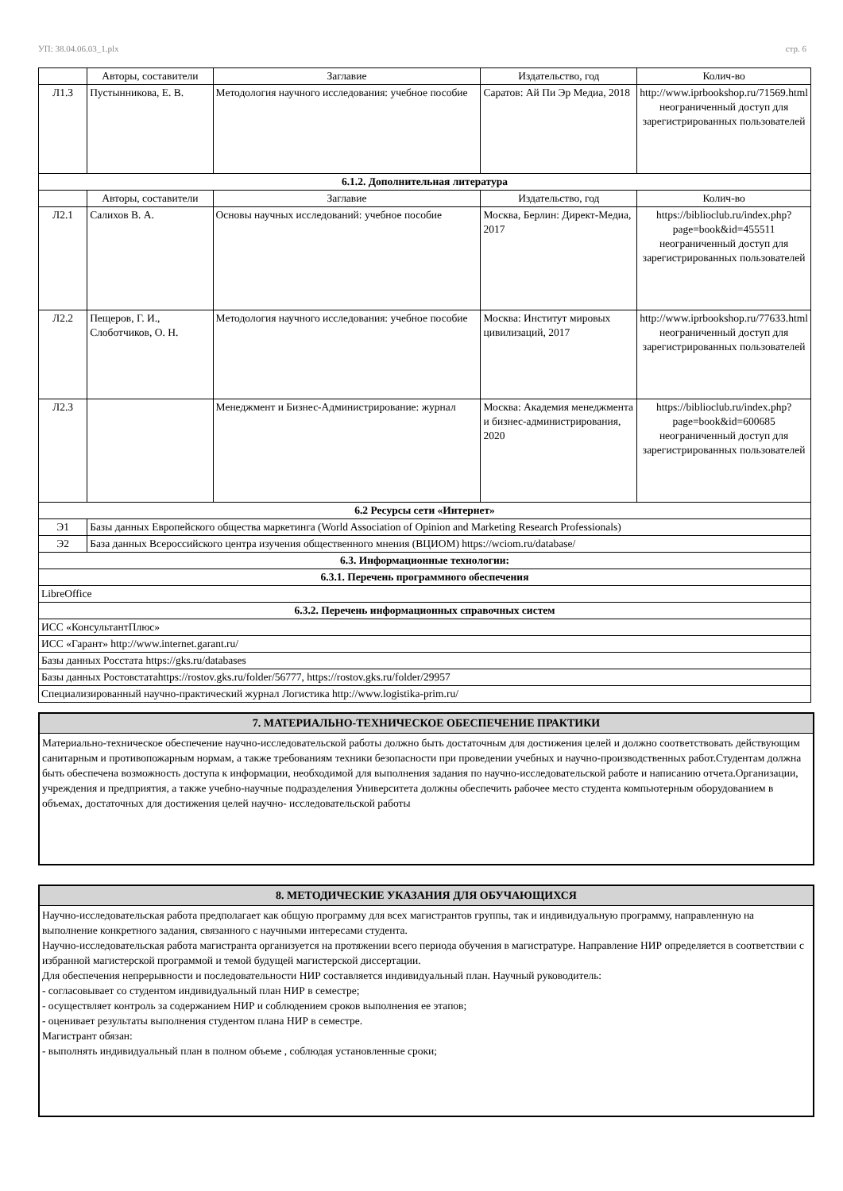УП: 38.04.06.03_1.plx стр. 6
| | Авторы, составители | Заглавие | Издательство, год | Колич-во |
| --- | --- | --- | --- | --- |
| Л1.3 | Пустынникова, Е. В. | Методология научного исследования: учебное пособие | Саратов: Ай Пи Эр Медиа, 2018 | http://www.iprbookshop.ru/71569.html неограниченный доступ для зарегистрированных пользователей |
| 6.1.2. Дополнительная литература | | | | |
| | Авторы, составители | Заглавие | Издательство, год | Колич-во |
| Л2.1 | Салихов В. А. | Основы научных исследований: учебное пособие | Москва, Берлин: Директ-Медиа, 2017 | https://biblioclub.ru/index.php? page=book&id=455511 неограниченный доступ для зарегистрированных пользователей |
| Л2.2 | Пещеров, Г. И., Слоботчиков, О. Н. | Методология научного исследования: учебное пособие | Москва: Институт мировых цивилизаций, 2017 | http://www.iprbookshop.ru/77633.html неограниченный доступ для зарегистрированных пользователей |
| Л2.3 | | Менеджмент и Бизнес-Администрирование: журнал | Москва: Академия менеджмента и бизнес-администрирования, 2020 | https://biblioclub.ru/index.php? page=book&id=600685 неограниченный доступ для зарегистрированных пользователей |
| 6.2 Ресурсы сети «Интернет» | | | | |
| Э1 | Базы данных Европейского общества маркетинга (World Association of Opinion and Marketing Research Professionals) | | | |
| Э2 | База данных Всероссийского центра изучения общественного мнения (ВЦИОМ) https://wciom.ru/database/ | | | |
| 6.3. Информационные технологии: | | | | |
| 6.3.1. Перечень программного обеспечения | | | | |
| LibreOffice | | | | |
| 6.3.2. Перечень информационных справочных систем | | | | |
| ИСС «КонсультантПлюс» | | | | |
| ИСС «Гарант» http://www.internet.garant.ru/ | | | | |
| Базы данных Росстата https://gks.ru/databases | | | | |
| Базы данных Ростовстатаhttps://rostov.gks.ru/folder/56777, https://rostov.gks.ru/folder/29957 | | | | |
| Специализированный научно-практический журнал Логистика http://www.logistika-prim.ru/ | | | | |
7. МАТЕРИАЛЬНО-ТЕХНИЧЕСКОЕ ОБЕСПЕЧЕНИЕ ПРАКТИКИ
Материально-техническое обеспечение научно-исследовательской работы должно быть достаточным для достижения целей и должно соответствовать действующим санитарным и противопожарным нормам, а также требованиям техники безопасности при проведении учебных и научно-производственных работ.Студентам должна быть обеспечена возможность доступа к информации, необходимой для выполнения задания по научно-исследовательской работе и написанию отчета.Организации, учреждения и предприятия, а также учебно-научные подразделения Университета должны обеспечить рабочее место студента компьютерным оборудованием в объемах, достаточных для достижения целей научно- исследовательской работы
8. МЕТОДИЧЕСКИЕ УКАЗАНИЯ ДЛЯ ОБУЧАЮЩИХСЯ
Научно-исследовательская работа предполагает как общую программу для всех магистрантов группы, так и индивидуальную программу, направленную на выполнение конкретного задания, связанного с научными интересами студента.
Научно-исследовательская работа магистранта организуется на протяжении всего периода обучения в магистратуре. Направление НИР определяется в соответствии с избранной магистерской программой и темой будущей магистерской диссертации.
Для обеспечения непрерывности и последовательности НИР составляется индивидуальный план. Научный руководитель:
- согласовывает со студентом индивидуальный план НИР в семестре;
- осуществляет контроль за содержанием НИР и соблюдением сроков выполнения ее этапов;
- оценивает результаты выполнения студентом плана НИР в семестре.
Магистрант обязан:
- выполнять индивидуальный план в полном объеме , соблюдая установленные сроки;